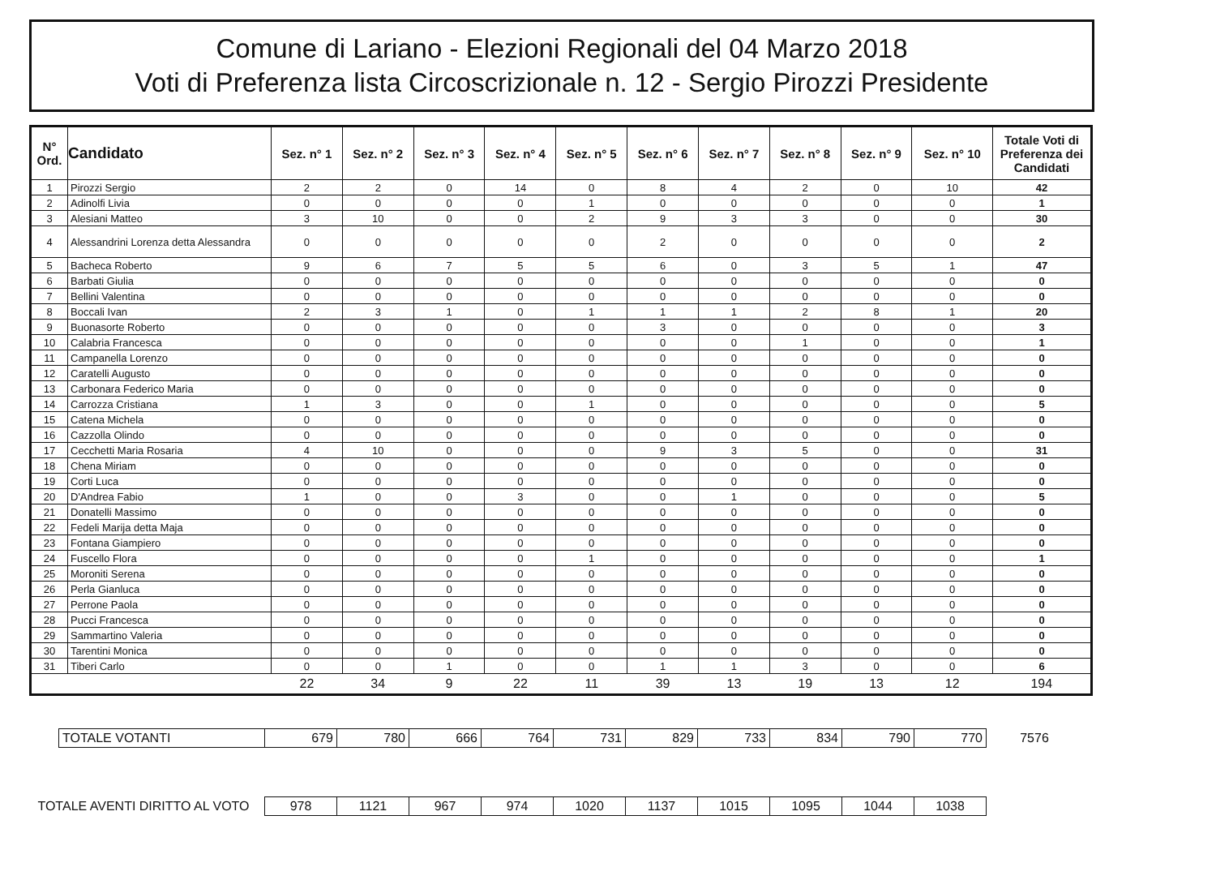Comune di Lariano - Elezioni Regionali del 04 Marzo 2018
Voti di Preferenza lista Circoscrizionale n. 12 - Sergio Pirozzi Presidente
| N° Ord. | Candidato | Sez. n° 1 | Sez. n° 2 | Sez. n° 3 | Sez. n° 4 | Sez. n° 5 | Sez. n° 6 | Sez. n° 7 | Sez. n° 8 | Sez. n° 9 | Sez. n° 10 | Totale Voti di Preferenza dei Candidati |
| --- | --- | --- | --- | --- | --- | --- | --- | --- | --- | --- | --- | --- |
| 1 | Pirozzi Sergio | 2 | 2 | 0 | 14 | 0 | 8 | 4 | 2 | 0 | 10 | 42 |
| 2 | Adinolfi Livia | 0 | 0 | 0 | 0 | 1 | 0 | 0 | 0 | 0 | 0 | 1 |
| 3 | Alesiani Matteo | 3 | 10 | 0 | 0 | 2 | 9 | 3 | 3 | 0 | 0 | 30 |
| 4 | Alessandrini Lorenza detta Alessandra | 0 | 0 | 0 | 0 | 0 | 2 | 0 | 0 | 0 | 0 | 2 |
| 5 | Bacheca Roberto | 9 | 6 | 7 | 5 | 5 | 6 | 0 | 3 | 5 | 1 | 47 |
| 6 | Barbati Giulia | 0 | 0 | 0 | 0 | 0 | 0 | 0 | 0 | 0 | 0 | 0 |
| 7 | Bellini Valentina | 0 | 0 | 0 | 0 | 0 | 0 | 0 | 0 | 0 | 0 | 0 |
| 8 | Boccali Ivan | 2 | 3 | 1 | 0 | 1 | 1 | 1 | 2 | 8 | 1 | 20 |
| 9 | Buonasorte Roberto | 0 | 0 | 0 | 0 | 0 | 3 | 0 | 0 | 0 | 0 | 3 |
| 10 | Calabria Francesca | 0 | 0 | 0 | 0 | 0 | 0 | 0 | 1 | 0 | 0 | 1 |
| 11 | Campanella Lorenzo | 0 | 0 | 0 | 0 | 0 | 0 | 0 | 0 | 0 | 0 | 0 |
| 12 | Caratelli Augusto | 0 | 0 | 0 | 0 | 0 | 0 | 0 | 0 | 0 | 0 | 0 |
| 13 | Carbonara Federico Maria | 0 | 0 | 0 | 0 | 0 | 0 | 0 | 0 | 0 | 0 | 0 |
| 14 | Carrozza Cristiana | 1 | 3 | 0 | 0 | 1 | 0 | 0 | 0 | 0 | 0 | 5 |
| 15 | Catena Michela | 0 | 0 | 0 | 0 | 0 | 0 | 0 | 0 | 0 | 0 | 0 |
| 16 | Cazzolla Olindo | 0 | 0 | 0 | 0 | 0 | 0 | 0 | 0 | 0 | 0 | 0 |
| 17 | Cecchetti Maria Rosaria | 4 | 10 | 0 | 0 | 0 | 9 | 3 | 5 | 0 | 0 | 31 |
| 18 | Chena Miriam | 0 | 0 | 0 | 0 | 0 | 0 | 0 | 0 | 0 | 0 | 0 |
| 19 | Corti Luca | 0 | 0 | 0 | 0 | 0 | 0 | 0 | 0 | 0 | 0 | 0 |
| 20 | D'Andrea Fabio | 1 | 0 | 0 | 3 | 0 | 0 | 1 | 0 | 0 | 0 | 5 |
| 21 | Donatelli Massimo | 0 | 0 | 0 | 0 | 0 | 0 | 0 | 0 | 0 | 0 | 0 |
| 22 | Fedeli Marija detta Maja | 0 | 0 | 0 | 0 | 0 | 0 | 0 | 0 | 0 | 0 | 0 |
| 23 | Fontana Giampiero | 0 | 0 | 0 | 0 | 0 | 0 | 0 | 0 | 0 | 0 | 0 |
| 24 | Fuscello Flora | 0 | 0 | 0 | 0 | 1 | 0 | 0 | 0 | 0 | 0 | 1 |
| 25 | Moroniti Serena | 0 | 0 | 0 | 0 | 0 | 0 | 0 | 0 | 0 | 0 | 0 |
| 26 | Perla Gianluca | 0 | 0 | 0 | 0 | 0 | 0 | 0 | 0 | 0 | 0 | 0 |
| 27 | Perrone Paola | 0 | 0 | 0 | 0 | 0 | 0 | 0 | 0 | 0 | 0 | 0 |
| 28 | Pucci Francesca | 0 | 0 | 0 | 0 | 0 | 0 | 0 | 0 | 0 | 0 | 0 |
| 29 | Sammartino Valeria | 0 | 0 | 0 | 0 | 0 | 0 | 0 | 0 | 0 | 0 | 0 |
| 30 | Tarentini Monica | 0 | 0 | 0 | 0 | 0 | 0 | 0 | 0 | 0 | 0 | 0 |
| 31 | Tiberi Carlo | 0 | 0 | 1 | 0 | 0 | 1 | 1 | 3 | 0 | 0 | 6 |
| | | 22 | 34 | 9 | 22 | 11 | 39 | 13 | 19 | 13 | 12 | 194 |
| TOTALE VOTANTI | 679 | 780 | 666 | 764 | 731 | 829 | 733 | 834 | 790 | 770 | 7576 |
| TOTALE AVENTI DIRITTO AL VOTO | 978 | 1121 | 967 | 974 | 1020 | 1137 | 1015 | 1095 | 1044 | 1038 |